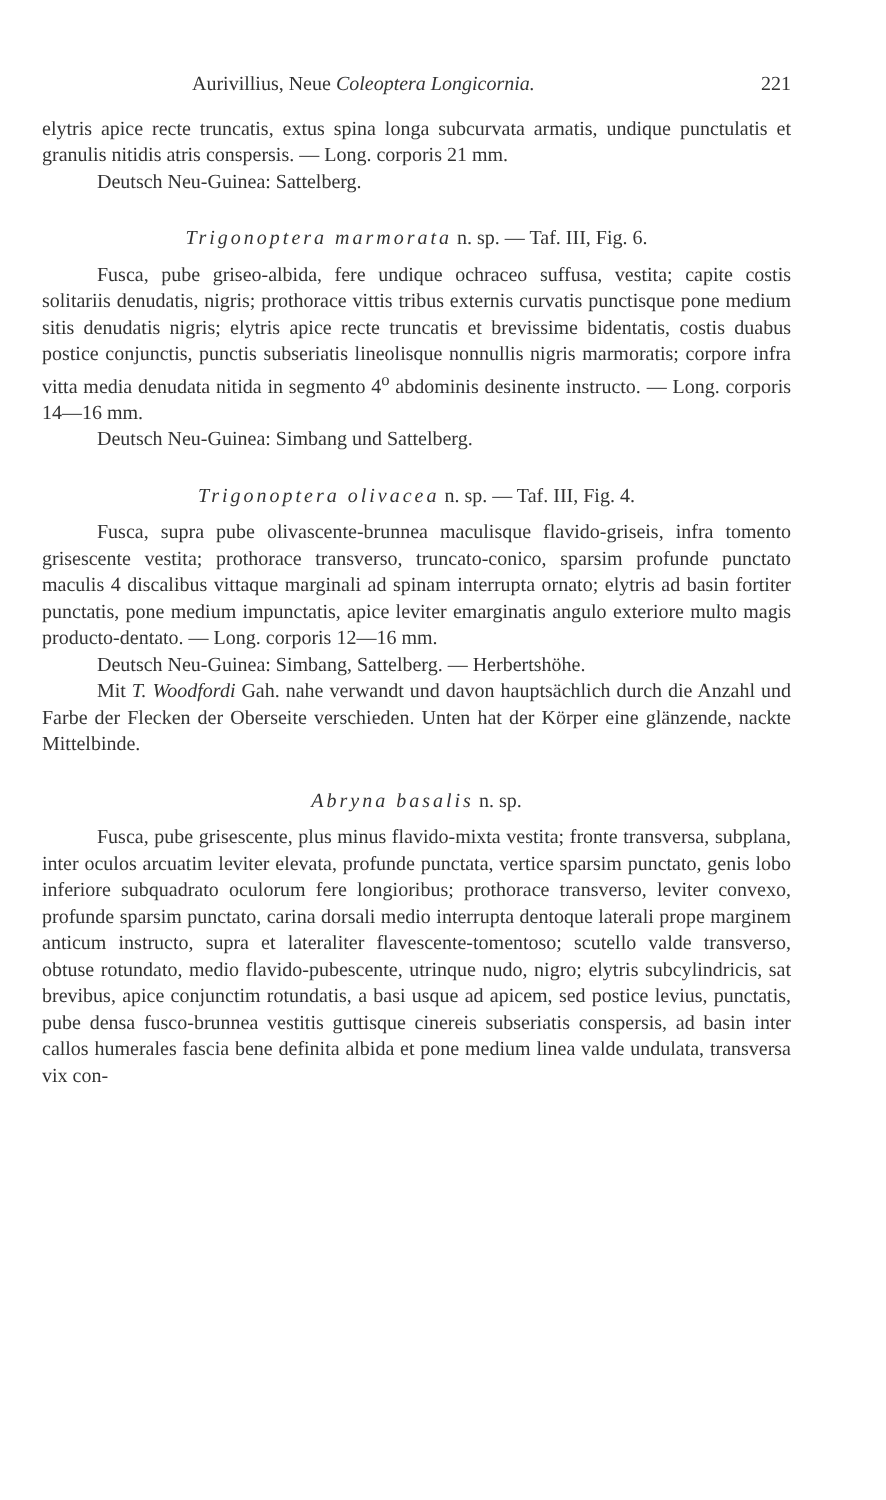Aurivillius, Neue Coleoptera Longicornia. 221
elytris apice recte truncatis, extus spina longa subcurvata armatis, undique punctulatis et granulis nitidis atris conspersis. — Long. corporis 21 mm.
Deutsch Neu-Guinea: Sattelberg.
Trigonoptera marmorata n. sp. — Taf. III, Fig. 6.
Fusca, pube griseo-albida, fere undique ochraceo suffusa, vestita; capite costis solitariis denudatis, nigris; prothorace vittis tribus externis curvatis punctisque pone medium sitis denudatis nigris; elytris apice recte truncatis et brevissime bidentatis, costis duabus postice conjunctis, punctis subseriatis lineolisque nonnullis nigris marmoratis; corpore infra vitta media denudata nitida in segmento 4<sup>o</sup> abdominis desinente instructo. — Long. corporis 14—16 mm.
Deutsch Neu-Guinea: Simbang und Sattelberg.
Trigonoptera olivacea n. sp. — Taf. III, Fig. 4.
Fusca, supra pube olivascente-brunnea maculisque flavido-griseis, infra tomento grisescente vestita; prothorace transverso, truncato-conico, sparsim profunde punctato maculis 4 discalibus vittaque marginali ad spinam interrupta ornato; elytris ad basin fortiter punctatis, pone medium impunctatis, apice leviter emarginatis angulo exteriore multo magis producto-dentato. — Long. corporis 12—16 mm.
Deutsch Neu-Guinea: Simbang, Sattelberg. — Herbertshöhe.
Mit T. Woodfordi Gah. nahe verwandt und davon hauptsächlich durch die Anzahl und Farbe der Flecken der Oberseite verschieden. Unten hat der Körper eine glänzende, nackte Mittelbinde.
Abryna basalis n. sp.
Fusca, pube grisescente, plus minus flavido-mixta vestita; fronte transversa, subplana, inter oculos arcuatim leviter elevata, profunde punctata, vertice sparsim punctato, genis lobo inferiore subquadrato oculorum fere longioribus; prothorace transverso, leviter convexo, profunde sparsim punctato, carina dorsali medio interrupta dentoque laterali prope marginem anticum instructo, supra et lateraliter flavescente-tomentoso; scutello valde transverso, obtuse rotundato, medio flavido-pubescente, utrinque nudo, nigro; elytris subcylindricis, sat brevibus, apice conjunctim rotundatis, a basi usque ad apicem, sed postice levius, punctatis, pube densa fusco-brunnea vestitis guttisque cinereis subseriatis conspersis, ad basin inter callos humerales fascia bene definita albida et pone medium linea valde undulata, transversa vix con-